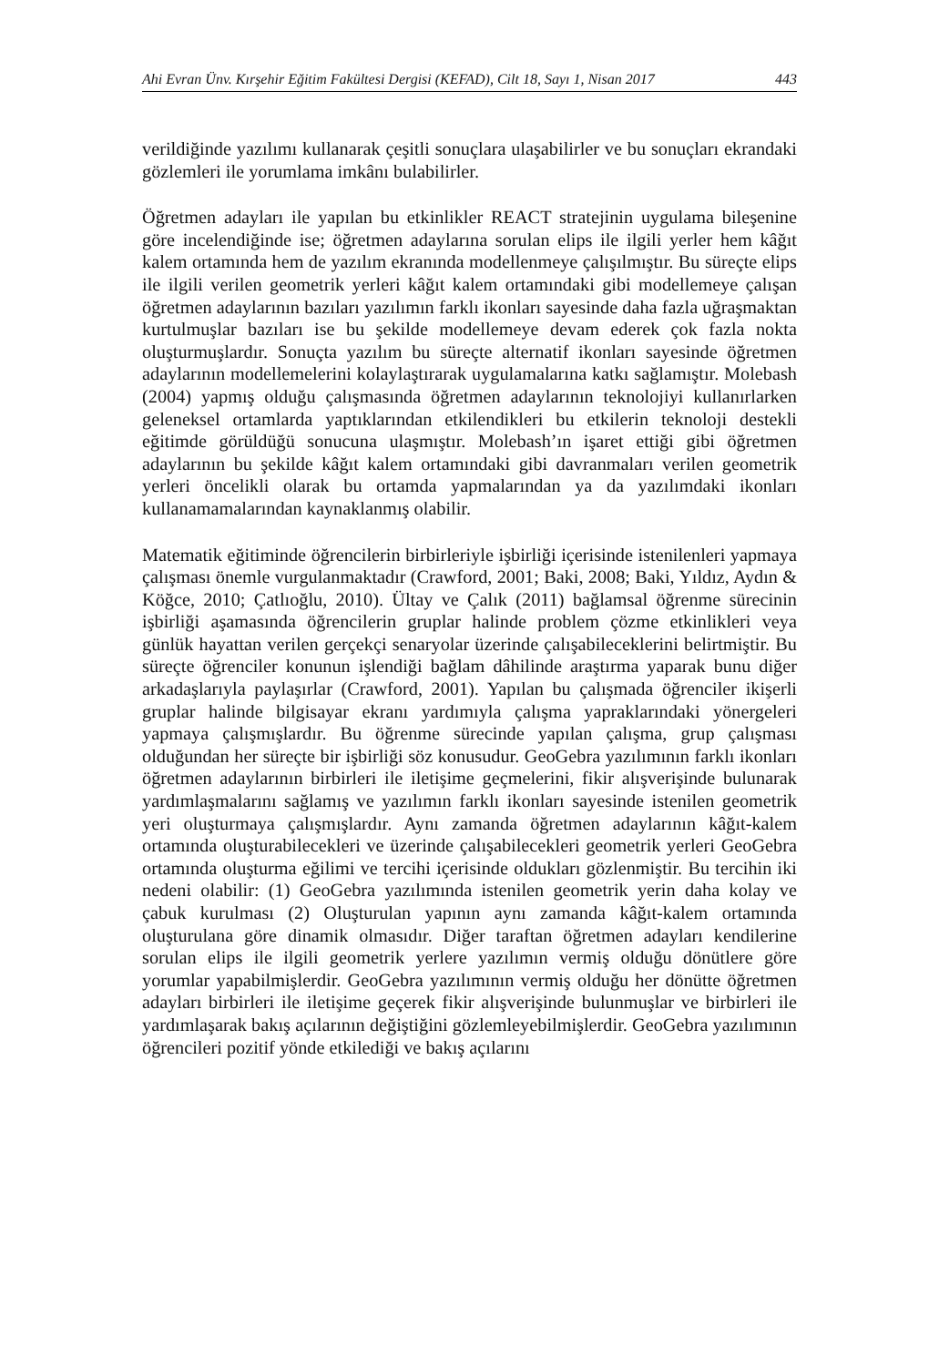Ahi Evran Ünv. Kırşehir Eğitim Fakültesi Dergisi (KEFAD), Cilt 18, Sayı 1, Nisan 2017 443
verildiğinde yazılımı kullanarak çeşitli sonuçlara ulaşabilirler ve bu sonuçları ekrandaki gözlemleri ile yorumlama imkânı bulabilirler.
Öğretmen adayları ile yapılan bu etkinlikler REACT stratejinin uygulama bileşenine göre incelendiğinde ise; öğretmen adaylarına sorulan elips ile ilgili yerler hem kâğıt kalem ortamında hem de yazılım ekranında modellenmeye çalışılmıştır. Bu süreçte elips ile ilgili verilen geometrik yerleri kâğıt kalem ortamındaki gibi modellemeye çalışan öğretmen adaylarının bazıları yazılımın farklı ikonları sayesinde daha fazla uğraşmaktan kurtulmuşlar bazıları ise bu şekilde modellemeye devam ederek çok fazla nokta oluşturmuşlardır. Sonuçta yazılım bu süreçte alternatif ikonları sayesinde öğretmen adaylarının modellemelerini kolaylaştırarak uygulamalarına katkı sağlamıştır. Molebash (2004) yapmış olduğu çalışmasında öğretmen adaylarının teknolojiyi kullanırlarken geleneksel ortamlarda yaptıklarından etkilendikleri bu etkilerin teknoloji destekli eğitimde görüldüğü sonucuna ulaşmıştır. Molebash’ın işaret ettiği gibi öğretmen adaylarının bu şekilde kâğıt kalem ortamındaki gibi davranmaları verilen geometrik yerleri öncelikli olarak bu ortamda yapmalarından ya da yazılımdaki ikonları kullanamamalarından kaynaklanmış olabilir.
Matematik eğitiminde öğrencilerin birbirleriyle işbirliği içerisinde istenilenleri yapmaya çalışması önemle vurgulanmaktadır (Crawford, 2001; Baki, 2008; Baki, Yıldız, Aydın & Köğce, 2010; Çatlıoğlu, 2010). Ültay ve Çalık (2011) bağlamsal öğrenme sürecinin işbirliği aşamasında öğrencilerin gruplar halinde problem çözme etkinlikleri veya günlük hayattan verilen gerçekçi senaryolar üzerinde çalışabileceklerini belirtmiştir. Bu süreçte öğrenciler konunun işlendiği bağlam dâhilinde araştırma yaparak bunu diğer arkadaşlarıyla paylaşırlar (Crawford, 2001). Yapılan bu çalışmada öğrenciler ikişerli gruplar halinde bilgisayar ekranı yardımıyla çalışma yapraklarındaki yönergeleri yapmaya çalışmışlardır. Bu öğrenme sürecinde yapılan çalışma, grup çalışması olduğundan her süreçte bir işbirliği söz konusudur. GeoGebra yazılımının farklı ikonları öğretmen adaylarının birbirleri ile iletişime geçmelerini, fikir alışverişinde bulunarak yardımlaşmalarını sağlamış ve yazılımın farklı ikonları sayesinde istenilen geometrik yeri oluşturmaya çalışmışlardır. Aynı zamanda öğretmen adaylarının kâğıt-kalem ortamında oluşturabilecekleri ve üzerinde çalışabilecekleri geometrik yerleri GeoGebra ortamında oluşturma eğilimi ve tercihi içerisinde oldukları gözlenmiştir. Bu tercihin iki nedeni olabilir: (1) GeoGebra yazılımında istenilen geometrik yerin daha kolay ve çabuk kurulması (2) Oluşturulan yapının aynı zamanda kâğıt-kalem ortamında oluşturulana göre dinamik olmasıdır. Diğer taraftan öğretmen adayları kendilerine sorulan elips ile ilgili geometrik yerlere yazılımın vermiş olduğu dönütlere göre yorumlar yapabilmişlerdir. GeoGebra yazılımının vermiş olduğu her dönütte öğretmen adayları birbirleri ile iletişime geçerek fikir alışverişinde bulunmuşlar ve birbirleri ile yardımlaşarak bakış açılarının değiştiğini gözlemleyebilmişlerdir. GeoGebra yazılımının öğrencileri pozitif yönde etkilediği ve bakış açılarını